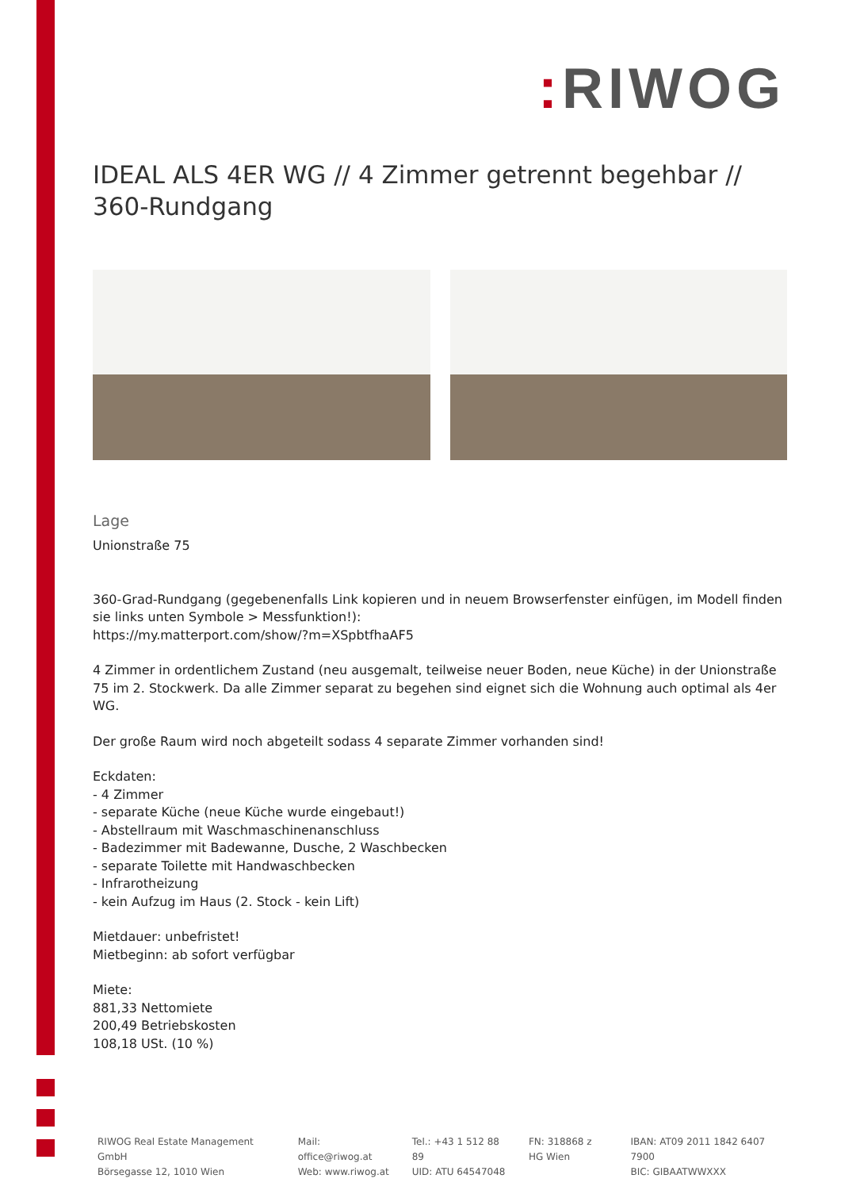: RIWOG
IDEAL ALS 4ER WG // 4 Zimmer getrennt begehbar // 360-Rundgang
Lage
Unionstraße 75
360-Grad-Rundgang (gegebenenfalls Link kopieren und in neuem Browserfenster einfügen, im Modell finden sie links unten Symbole > Messfunktion!):
https://my.matterport.com/show/?m=XSpbtfhaAF5
4 Zimmer in ordentlichem Zustand (neu ausgemalt, teilweise neuer Boden, neue Küche) in der Unionstraße 75 im 2. Stockwerk. Da alle Zimmer separat zu begehen sind eignet sich die Wohnung auch optimal als 4er WG.
Der große Raum wird noch abgeteilt sodass 4 separate Zimmer vorhanden sind!
Eckdaten:
- 4 Zimmer
- separate Küche (neue Küche wurde eingebaut!)
- Abstellraum mit Waschmaschinenanschluss
- Badezimmer mit Badewanne, Dusche, 2 Waschbecken
- separate Toilette mit Handwaschbecken
- Infrarotheizung
- kein Aufzug im Haus (2. Stock - kein Lift)
Mietdauer: unbefristet!
Mietbeginn: ab sofort verfügbar
Miete:
881,33 Nettomiete
200,49 Betriebskosten
108,18 USt. (10 %)
RIWOG Real Estate Management GmbH
Börsegasse 12, 1010 Wien
Mail: office@riwog.at
Web: www.riwog.at
Tel.: +43 1 512 88 89
UID: ATU 64547048
FN: 318868 z
HG Wien
IBAN: AT09 2011 1842 6407 7900
BIC: GIBAATWWXXX